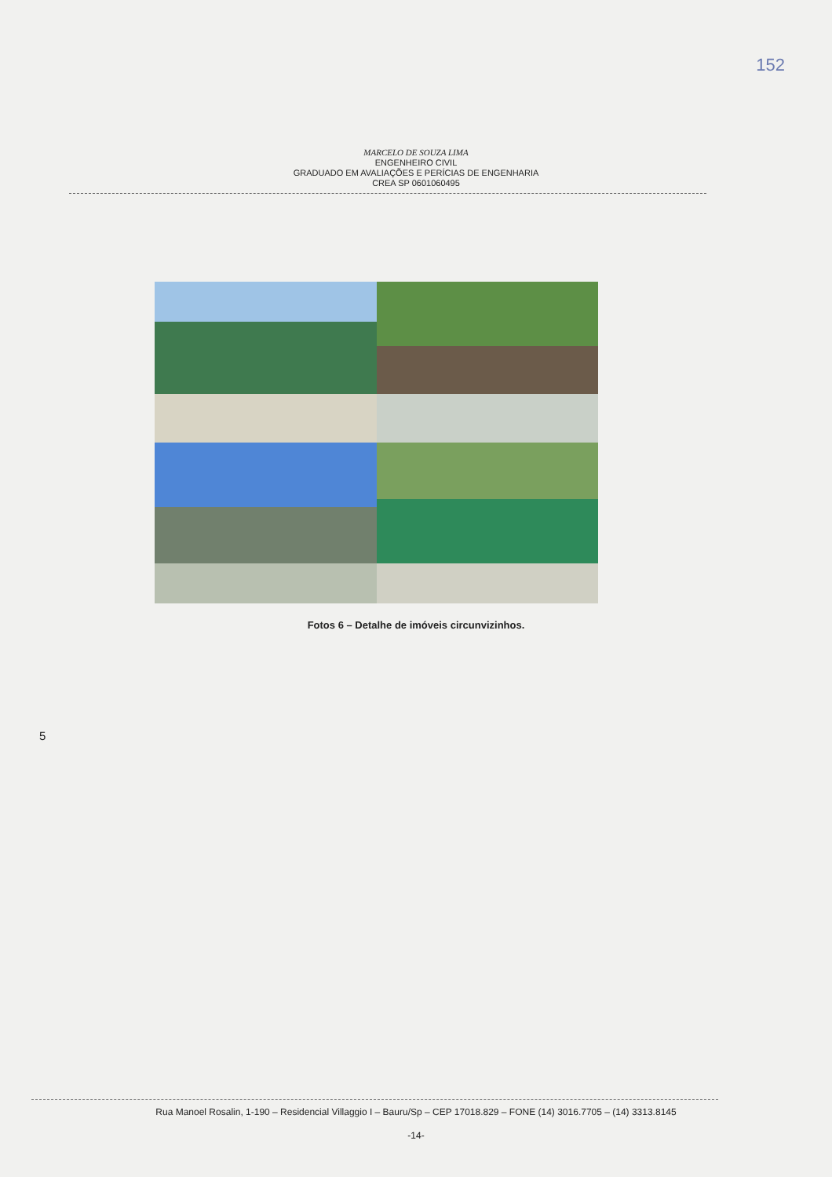152
MARCELO DE SOUZA LIMA
ENGENHEIRO CIVIL
GRADUADO EM AVALIAÇÕES E PERÍCIAS DE ENGENHARIA
CREA SP 0601060495
Fotos 6 – Detalhe de imóveis circunvizinhos.
5
Rua Manoel Rosalin, 1-190 – Residencial Villaggio I – Bauru/Sp – CEP 17018.829 – FONE (14) 3016.7705 – (14) 3313.8145
-14-